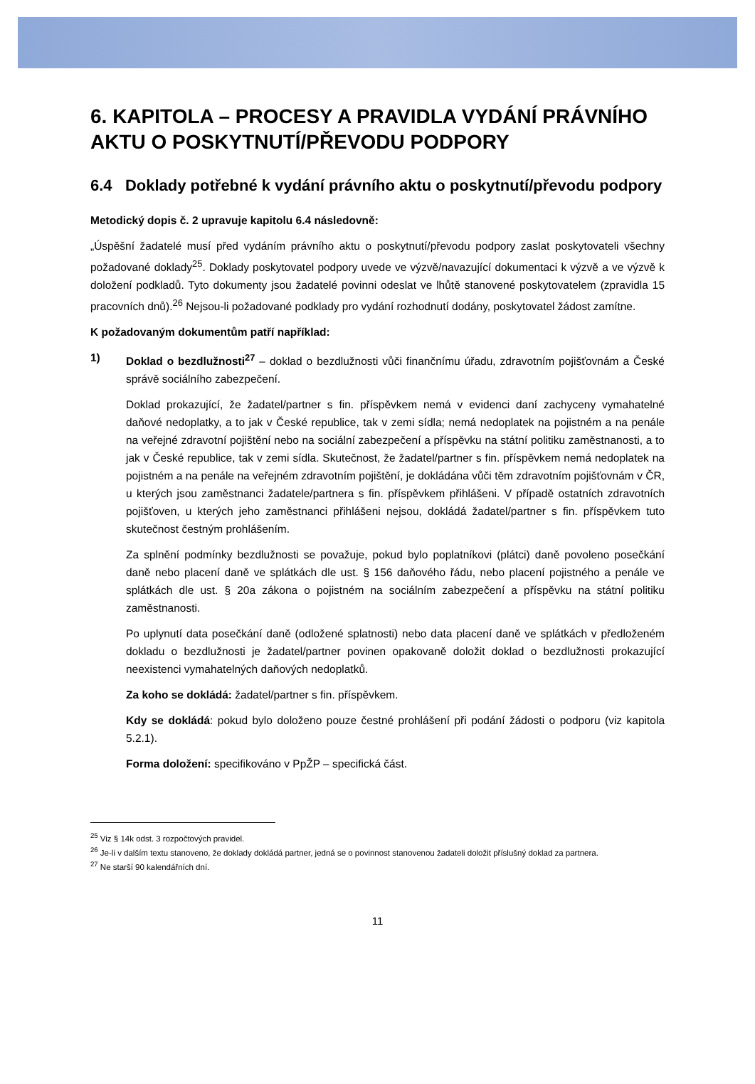6. KAPITOLA – PROCESY A PRAVIDLA VYDÁNÍ PRÁVNÍHO AKTU O POSKYTNUTÍ/PŘEVODU PODPORY
6.4 Doklady potřebné k vydání právního aktu o poskytnutí/převodu podpory
Metodický dopis č. 2 upravuje kapitolu 6.4 následovně:
„Úspěšní žadatelé musí před vydáním právního aktu o poskytnutí/převodu podpory zaslat poskytovateli všechny požadované doklady<sup>25</sup>. Doklady poskytovatel podpory uvede ve výzvě/navazující dokumentaci k výzvě a ve výzvě k doložení podkladů. Tyto dokumenty jsou žadatelé povinni odeslat ve lhůtě stanovené poskytovatelem (zpravidla 15 pracovních dnů).<sup>26</sup> Nejsou-li požadované podklady pro vydání rozhodnutí dodány, poskytovatel žádost zamítne.
K požadovaným dokumentům patří například:
1) Doklad o bezdlužnosti<sup>27</sup> – doklad o bezdlužnosti vůči finančnímu úřadu, zdravotním pojišťovnám a České správě sociálního zabezpečení.
Doklad prokazující, že žadatel/partner s fin. příspěvkem nemá v evidenci daní zachyceny vymahatelné daňové nedoplatky, a to jak v České republice, tak v zemi sídla; nemá nedoplatek na pojistném a na penále na veřejné zdravotní pojištění nebo na sociální zabezpečení a příspěvku na státní politiku zaměstnanosti, a to jak v České republice, tak v zemi sídla. Skutečnost, že žadatel/partner s fin. příspěvkem nemá nedoplatek na pojistném a na penále na veřejném zdravotním pojištění, je dokládána vůči těm zdravotním pojišťovnám v ČR, u kterých jsou zaměstnanci žadatele/partnera s fin. příspěvkem přihlášeni. V případě ostatních zdravotních pojišťoven, u kterých jeho zaměstnanci přihlášeni nejsou, dokládá žadatel/partner s fin. příspěvkem tuto skutečnost čestným prohlášením.
Za splnění podmínky bezdlužnosti se považuje, pokud bylo poplatníkovi (plátci) daně povoleno posečkání daně nebo placení daně ve splátkách dle ust. § 156 daňového řádu, nebo placení pojistného a penále ve splátkách dle ust. § 20a zákona o pojistném na sociálním zabezpečení a příspěvku na státní politiku zaměstnanosti.
Po uplynutí data posečkání daně (odložené splatnosti) nebo data placení daně ve splátkách v předloženém dokladu o bezdlužnosti je žadatel/partner povinen opakovaně doložit doklad o bezdlužnosti prokazující neexistenci vymahatelných daňových nedoplatků.
Za koho se dokládá: žadatel/partner s fin. příspěvkem.
Kdy se dokládá: pokud bylo doloženo pouze čestné prohlášení při podání žádosti o podporu (viz kapitola 5.2.1).
Forma doložení: specifikováno v PpŽP – specifická část.
<sup>25</sup> Viz § 14k odst. 3 rozpočtových pravidel.
<sup>26</sup> Je-li v dalším textu stanoveno, že doklady dokládá partner, jedná se o povinnost stanovenou žadateli doložit příslušný doklad za partnera.
<sup>27</sup> Ne starší 90 kalendářních dní.
11